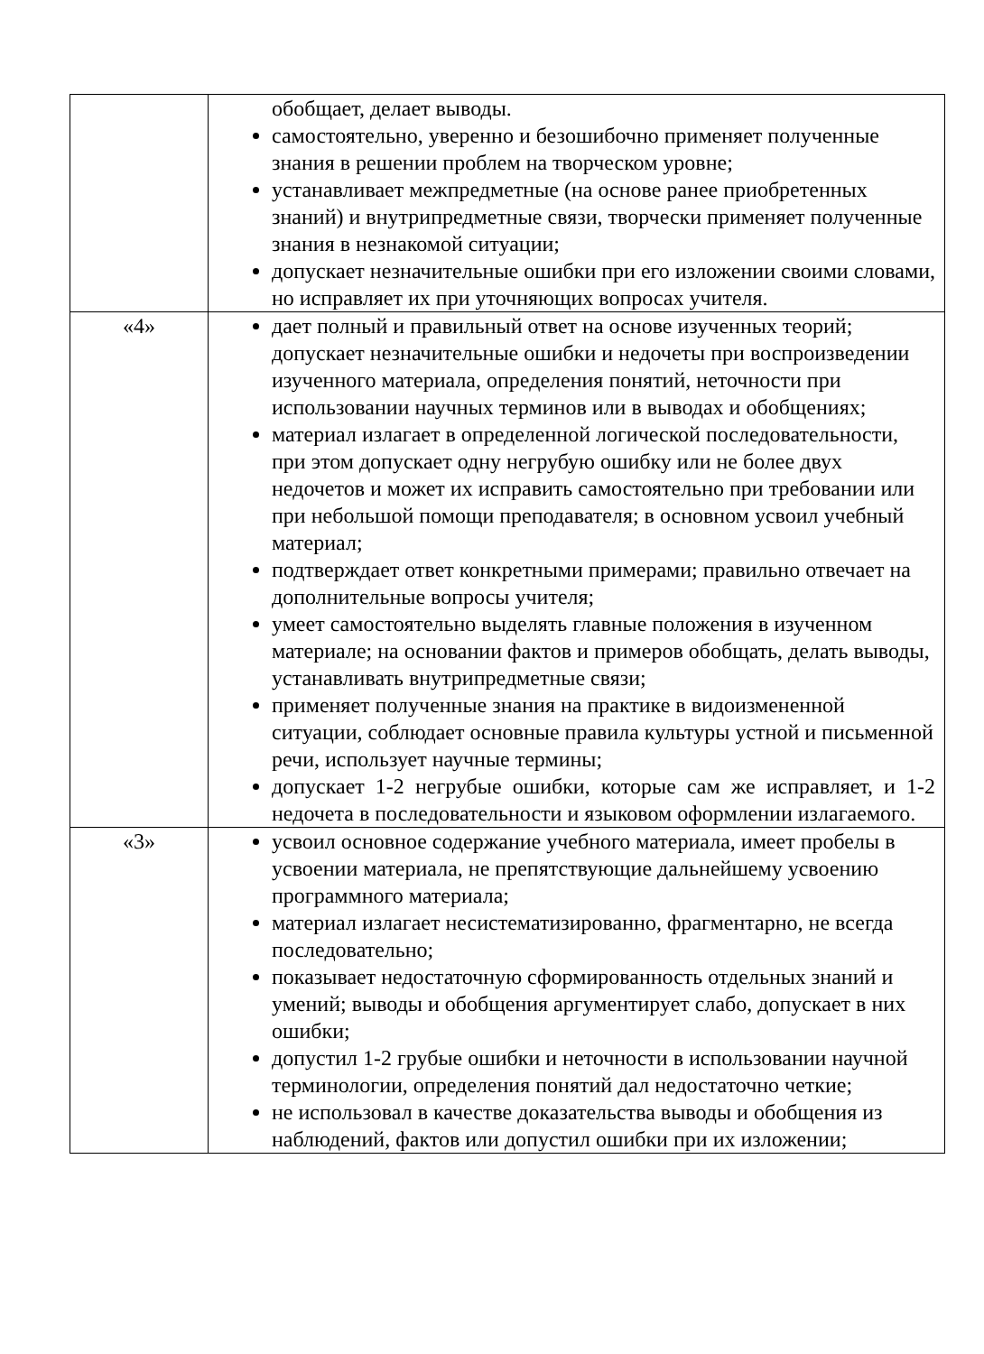| | обобщает, делает выводы. самостоятельно, уверенно и безошибочно применяет полученные знания в решении проблем на творческом уровне; устанавливает межпредметные (на основе ранее приобретенных знаний) и внутрипредметные связи, творчески применяет полученные знания в незнакомой ситуации; допускает незначительные ошибки при его изложении своими словами, но исправляет их при уточняющих вопросах учителя. |
| «4» | дает полный и правильный ответ на основе изученных теорий; допускает незначительные ошибки и недочеты при воспроизведении изученного материала, определения понятий, неточности при использовании научных терминов или в выводах и обобщениях; материал излагает в определенной логической последовательности, при этом допускает одну негрубую ошибку или не более двух недочетов и может их исправить самостоятельно при требовании или при небольшой помощи преподавателя; в основном усвоил учебный материал; подтверждает ответ конкретными примерами; правильно отвечает на дополнительные вопросы учителя; умеет самостоятельно выделять главные положения в изученном материале; на основании фактов и примеров обобщать, делать выводы, устанавливать внутрипредметные связи; применяет полученные знания на практике в видоизмененной ситуации, соблюдает основные правила культуры устной и письменной речи, использует научные термины; допускает 1-2 негрубые ошибки, которые сам же исправляет, и 1-2 недочета в последовательности и языковом оформлении излагаемого. |
| «3» | усвоил основное содержание учебного материала, имеет пробелы в усвоении материала, не препятствующие дальнейшему усвоению программного материала; материал излагает несистематизированно, фрагментарно, не всегда последовательно; показывает недостаточную сформированность отдельных знаний и умений; выводы и обобщения аргументирует слабо, допускает в них ошибки; допустил 1-2 грубые ошибки и неточности в использовании научной терминологии, определения понятий дал недостаточно четкие; не использовал в качестве доказательства выводы и обобщения из наблюдений, фактов или допустил ошибки при их изложении; |